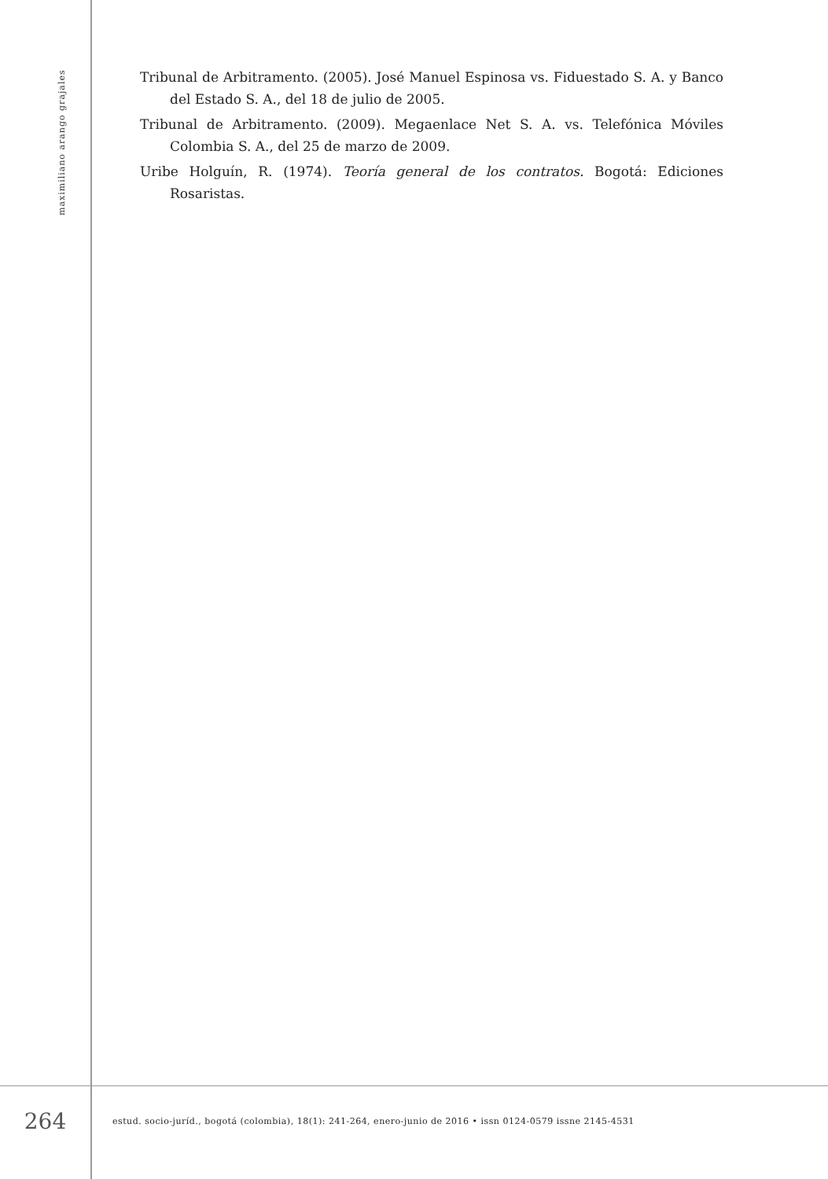maximiliano arango grajales
Tribunal de Arbitramento. (2005). José Manuel Espinosa vs. Fiduestado S. A. y Banco del Estado S. A., del 18 de julio de 2005.
Tribunal de Arbitramento. (2009). Megaenlace Net S. A. vs. Telefónica Móviles Colombia S. A., del 25 de marzo de 2009.
Uribe Holguín, R. (1974). Teoría general de los contratos. Bogotá: Ediciones Rosaristas.
264
estud. socio-juríd., bogotá (colombia), 18(1): 241-264, enero-junio de 2016 • issn 0124-0579 issne 2145-4531